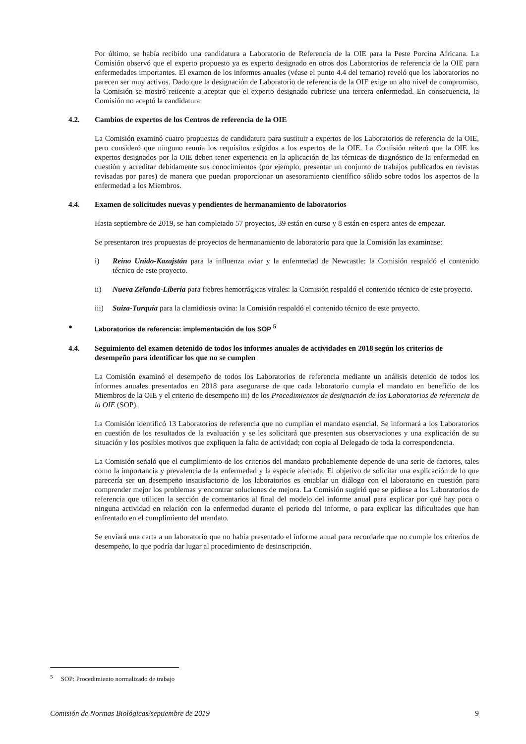Por último, se había recibido una candidatura a Laboratorio de Referencia de la OIE para la Peste Porcina Africana. La Comisión observó que el experto propuesto ya es experto designado en otros dos Laboratorios de referencia de la OIE para enfermedades importantes. El examen de los informes anuales (véase el punto 4.4 del temario) reveló que los laboratorios no parecen ser muy activos. Dado que la designación de Laboratorio de referencia de la OIE exige un alto nivel de compromiso, la Comisión se mostró reticente a aceptar que el experto designado cubriese una tercera enfermedad. En consecuencia, la Comisión no aceptó la candidatura.
4.2. Cambios de expertos de los Centros de referencia de la OIE
La Comisión examinó cuatro propuestas de candidatura para sustituir a expertos de los Laboratorios de referencia de la OIE, pero consideró que ninguno reunía los requisitos exigidos a los expertos de la OIE. La Comisión reiteró que la OIE los expertos designados por la OIE deben tener experiencia en la aplicación de las técnicas de diagnóstico de la enfermedad en cuestión y acreditar debidamente sus conocimientos (por ejemplo, presentar un conjunto de trabajos publicados en revistas revisadas por pares) de manera que puedan proporcionar un asesoramiento científico sólido sobre todos los aspectos de la enfermedad a los Miembros.
4.4. Examen de solicitudes nuevas y pendientes de hermanamiento de laboratorios
Hasta septiembre de 2019, se han completado 57 proyectos, 39 están en curso y 8 están en espera antes de empezar.
Se presentaron tres propuestas de proyectos de hermanamiento de laboratorio para que la Comisión las examinase:
i) Reino Unido-Kazajstán para la influenza aviar y la enfermedad de Newcastle: la Comisión respaldó el contenido técnico de este proyecto.
ii) Nueva Zelanda-Liberia para fiebres hemorrágicas virales: la Comisión respaldó el contenido técnico de este proyecto.
iii) Suiza-Turquía para la clamidiosis ovina: la Comisión respaldó el contenido técnico de este proyecto.
● Laboratorios de referencia: implementación de los SOP <sup>5</sup>
4.4. Seguimiento del examen detenido de todos los informes anuales de actividades en 2018 según los criterios de desempeño para identificar los que no se cumplen
La Comisión examinó el desempeño de todos los Laboratorios de referencia mediante un análisis detenido de todos los informes anuales presentados en 2018 para asegurarse de que cada laboratorio cumpla el mandato en beneficio de los Miembros de la OIE y el criterio de desempeño iii) de los Procedimientos de designación de los Laboratorios de referencia de la OIE (SOP).
La Comisión identificó 13 Laboratorios de referencia que no cumplían el mandato esencial. Se informará a los Laboratorios en cuestión de los resultados de la evaluación y se les solicitará que presenten sus observaciones y una explicación de su situación y los posibles motivos que expliquen la falta de actividad; con copia al Delegado de toda la correspondencia.
La Comisión señaló que el cumplimiento de los criterios del mandato probablemente depende de una serie de factores, tales como la importancia y prevalencia de la enfermedad y la especie afectada. El objetivo de solicitar una explicación de lo que parecería ser un desempeño insatisfactorio de los laboratorios es entablar un diálogo con el laboratorio en cuestión para comprender mejor los problemas y encontrar soluciones de mejora. La Comisión sugirió que se pidiese a los Laboratorios de referencia que utilicen la sección de comentarios al final del modelo del informe anual para explicar por qué hay poca o ninguna actividad en relación con la enfermedad durante el periodo del informe, o para explicar las dificultades que han enfrentado en el cumplimiento del mandato.
Se enviará una carta a un laboratorio que no había presentado el informe anual para recordarle que no cumple los criterios de desempeño, lo que podría dar lugar al procedimiento de desinscripción.
<sup>5</sup> SOP: Procedimiento normalizado de trabajo
Comisión de Normas Biológicas/septiembre de 2019 9